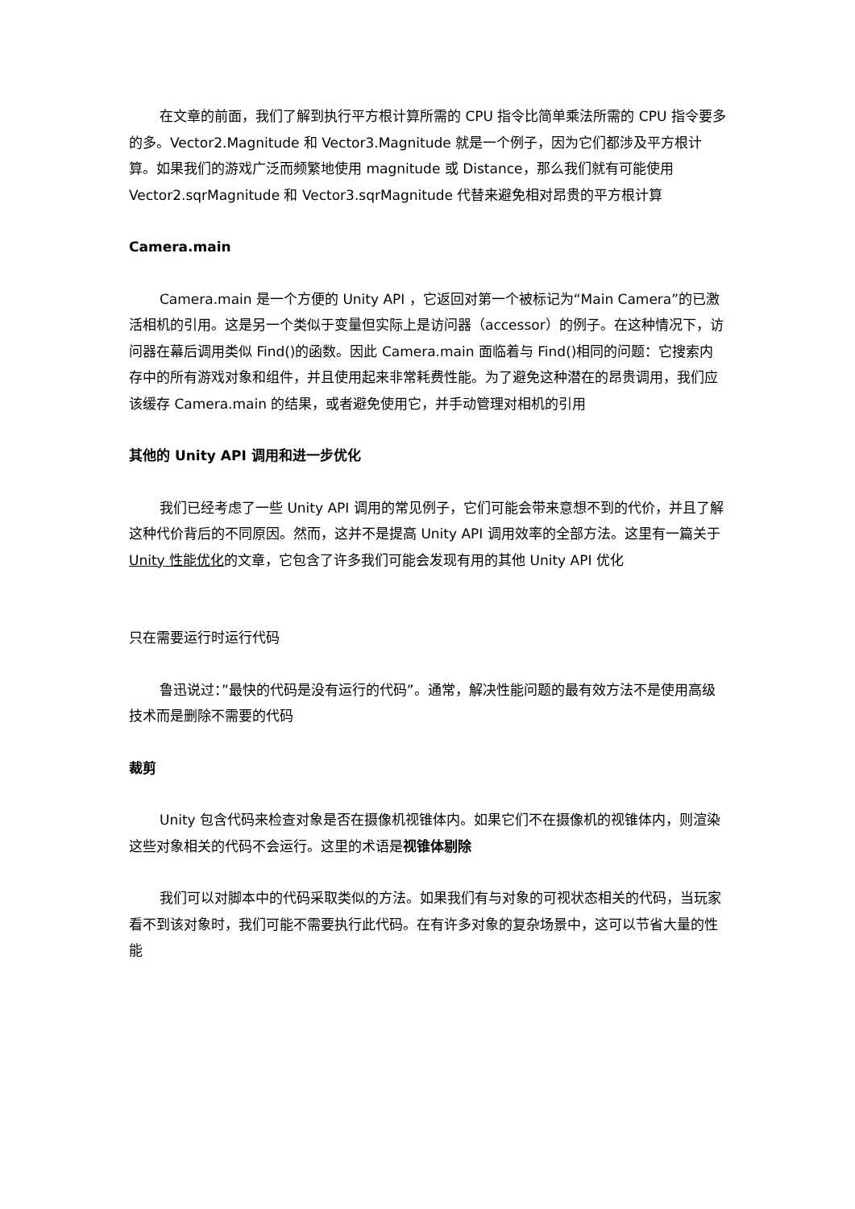在文章的前面，我们了解到执行平方根计算所需的 CPU 指令比简单乘法所需的 CPU 指令要多的多。Vector2.Magnitude 和 Vector3.Magnitude 就是一个例子，因为它们都涉及平方根计算。如果我们的游戏广泛而频繁地使用 magnitude 或 Distance，那么我们就有可能使用 Vector2.sqrMagnitude 和 Vector3.sqrMagnitude 代替来避免相对昂贵的平方根计算
Camera.main
Camera.main 是一个方便的 Unity API ，它返回对第一个被标记为“Main Camera”的已激活相机的引用。这是另一个类似于变量但实际上是访问器（accessor）的例子。在这种情况下，访问器在幕后调用类似 Find()的函数。因此 Camera.main 面临着与 Find()相同的问题：它搜索内存中的所有游戏对象和组件，并且使用起来非常耗费性能。为了避免这种潜在的昂贵调用，我们应该缓存 Camera.main 的结果，或者避免使用它，并手动管理对相机的引用
其他的 Unity API 调用和进一步优化
我们已经考虑了一些 Unity API 调用的常见例子，它们可能会带来意想不到的代价，并且了解这种代价背后的不同原因。然而，这并不是提高 Unity API 调用效率的全部方法。这里有一篇关于 Unity 性能优化的文章，它包含了许多我们可能会发现有用的其他 Unity API 优化
只在需要运行时运行代码
鲁迅说过：”最快的代码是没有运行的代码”。通常，解决性能问题的最有效方法不是使用高级技术而是删除不需要的代码
裁剪
Unity 包含代码来检查对象是否在摄像机视锥体内。如果它们不在摄像机的视锥体内，则渲染这些对象相关的代码不会运行。这里的术语是视锥体剔除
我们可以对脚本中的代码采取类似的方法。如果我们有与对象的可视状态相关的代码，当玩家看不到该对象时，我们可能不需要执行此代码。在有许多对象的复杂场景中，这可以节省大量的性能